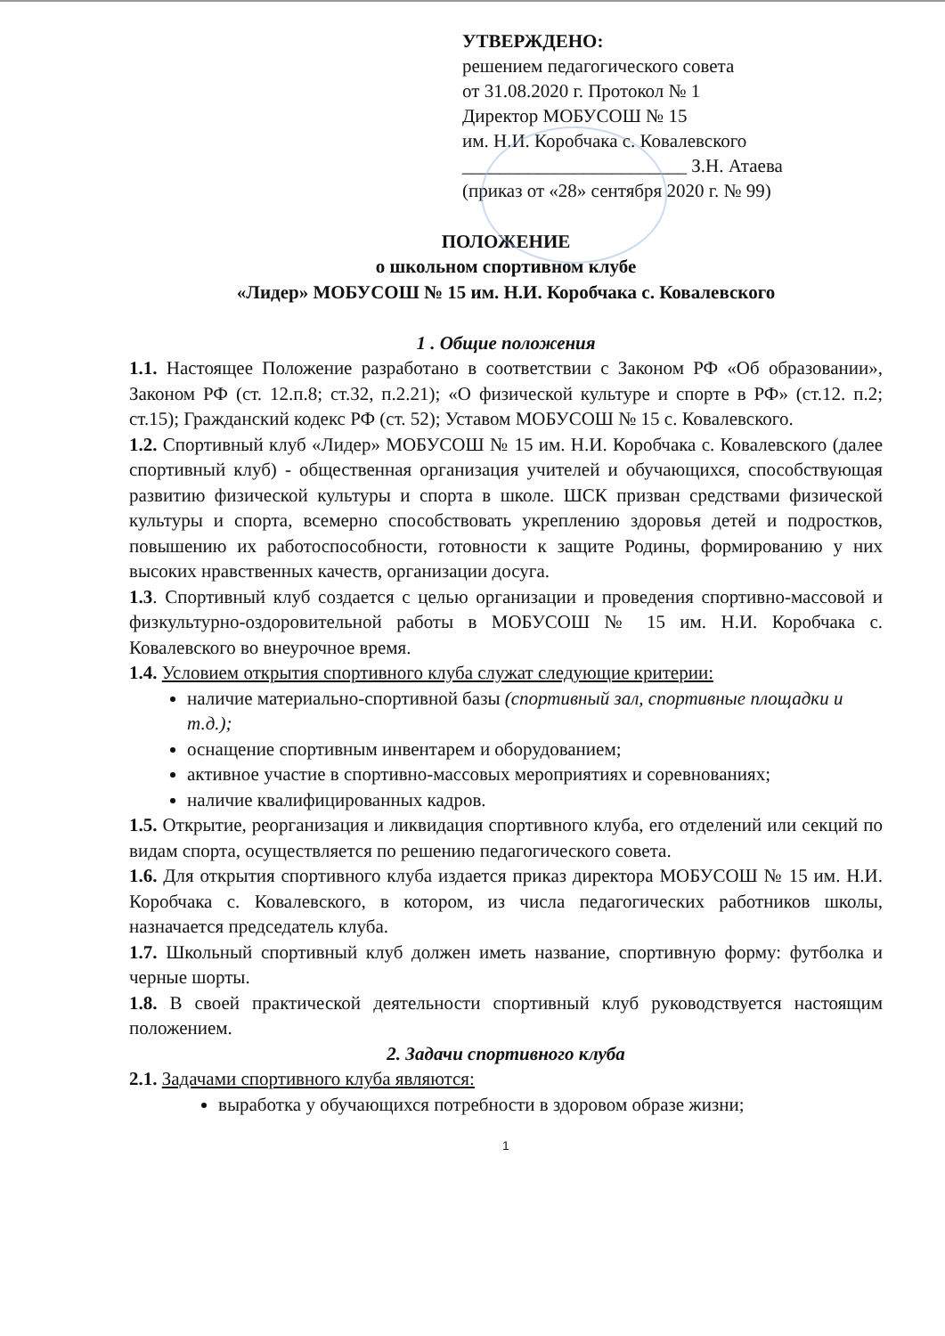УТВЕРЖДЕНО:
решением педагогического совета
от 31.08.2020 г. Протокол № 1
Директор МОБУСОШ № 15
им. Н.И. Коробчака с. Ковалевского
________________________ З.Н. Атаева
(приказ от «28» сентября 2020 г. № 99)
ПОЛОЖЕНИЕ
о школьном спортивном клубе
«Лидер» МОБУСОШ № 15 им. Н.И. Коробчака с. Ковалевского
1 . Общие положения
1.1. Настоящее Положение разработано в соответствии с Законом РФ «Об образовании», Законом РФ (ст. 12.п.8; ст.32, п.2.21); «О физической культуре и спорте в РФ» (ст.12. п.2; ст.15); Гражданский кодекс РФ (ст. 52); Уставом МОБУСОШ № 15 с. Ковалевского.
1.2. Спортивный клуб «Лидер» МОБУСОШ № 15 им. Н.И. Коробчака с. Ковалевского (далее спортивный клуб) - общественная организация учителей и обучающихся, способствующая развитию физической культуры и спорта в школе. ШСК призван средствами физической культуры и спорта, всемерно способствовать укреплению здоровья детей и подростков, повышению их работоспособности, готовности к защите Родины, формированию у них высоких нравственных качеств, организации досуга.
1.3. Спортивный клуб создается с целью организации и проведения спортивно-массовой и физкультурно-оздоровительной работы в МОБУСОШ № 15 им. Н.И. Коробчака с. Ковалевского во внеурочное время.
1.4. Условием открытия спортивного клуба служат следующие критерии:
наличие материально-спортивной базы (спортивный зал, спортивные площадки и т.д.);
оснащение спортивным инвентарем и оборудованием;
активное участие в спортивно-массовых мероприятиях и соревнованиях;
наличие квалифицированных кадров.
1.5. Открытие, реорганизация и ликвидация спортивного клуба, его отделений или секций по видам спорта, осуществляется по решению педагогического совета.
1.6. Для открытия спортивного клуба издается приказ директора МОБУСОШ № 15 им. Н.И. Коробчака с. Ковалевского, в котором, из числа педагогических работников школы, назначается председатель клуба.
1.7. Школьный спортивный клуб должен иметь название, спортивную форму: футболка и черные шорты.
1.8. В своей практической деятельности спортивный клуб руководствуется настоящим положением.
2. Задачи спортивного клуба
2.1. Задачами спортивного клуба являются:
выработка у обучающихся потребности в здоровом образе жизни;
1